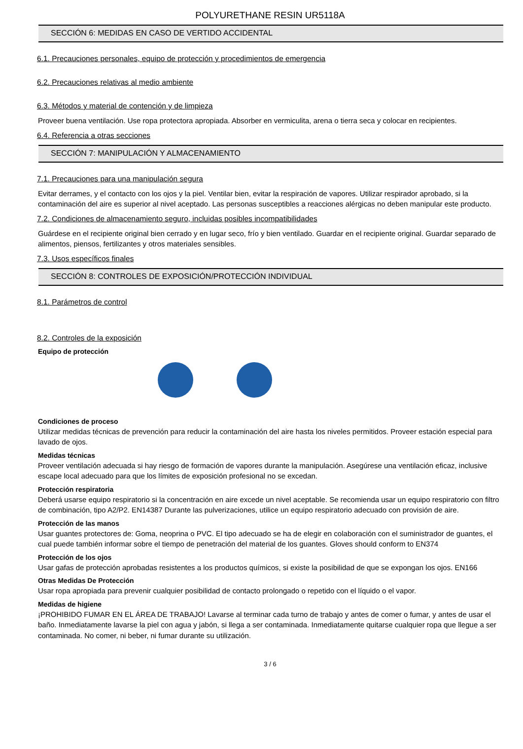POLYURETHANE RESIN UR5118A
SECCIÓN 6: MEDIDAS EN CASO DE VERTIDO ACCIDENTAL
6.1. Precauciones personales, equipo de protección y procedimientos de emergencia
6.2. Precauciones relativas al medio ambiente
6.3. Métodos y material de contención y de limpieza
Proveer buena ventilación. Use ropa protectora apropiada. Absorber en vermiculita, arena o tierra seca y colocar en recipientes.
6.4. Referencia a otras secciones
SECCIÓN 7: MANIPULACIÓN Y ALMACENAMIENTO
7.1. Precauciones para una manipulación segura
Evitar derrames, y el contacto con los ojos y la piel. Ventilar bien, evitar la respiración de vapores. Utilizar respirador aprobado, si la contaminación del aire es superior al nivel aceptado. Las personas susceptibles a reacciones alérgicas no deben manipular este producto.
7.2. Condiciones de almacenamiento seguro, incluidas posibles incompatibilidades
Guárdese en el recipiente original bien cerrado y en lugar seco, frío y bien ventilado. Guardar en el recipiente original. Guardar separado de alimentos, piensos, fertilizantes y otros materiales sensibles.
7.3. Usos específicos finales
SECCIÓN 8: CONTROLES DE EXPOSICIÓN/PROTECCIÓN INDIVIDUAL
8.1. Parámetros de control
8.2. Controles de la exposición
Equipo de protección
Condiciones de proceso
Utilizar medidas técnicas de prevención para reducir la contaminación del aire hasta los niveles permitidos. Proveer estación especial para lavado de ojos.
Medidas técnicas
Proveer ventilación adecuada si hay riesgo de formación de vapores durante la manipulación. Asegúrese una ventilación eficaz, inclusive escape local adecuado para que los límites de exposición profesional no se excedan.
Protección respiratoria
Deberá usarse equipo respiratorio si la concentración en aire excede un nivel aceptable. Se recomienda usar un equipo respiratorio con filtro de combinación, tipo A2/P2. EN14387 Durante las pulverizaciones, utilice un equipo respiratorio adecuado con provisión de aire.
Protección de las manos
Usar guantes protectores de: Goma, neoprina o PVC. El tipo adecuado se ha de elegir en colaboración con el suministrador de guantes, el cual puede también informar sobre el tiempo de penetración del material de los guantes. Gloves should conform to EN374
Protección de los ojos
Usar gafas de protección aprobadas resistentes a los productos químicos, si existe la posibilidad de que se expongan los ojos. EN166
Otras Medidas De Protección
Usar ropa apropiada para prevenir cualquier posibilidad de contacto prolongado o repetido con el líquido o el vapor.
Medidas de higiene
¡PROHIBIDO FUMAR EN EL ÁREA DE TRABAJO! Lavarse al terminar cada turno de trabajo y antes de comer o fumar, y antes de usar el baño. Inmediatamente lavarse la piel con agua y jabón, si llega a ser contaminada. Inmediatamente quitarse cualquier ropa que llegue a ser contaminada. No comer, ni beber, ni fumar durante su utilización.
3 / 6